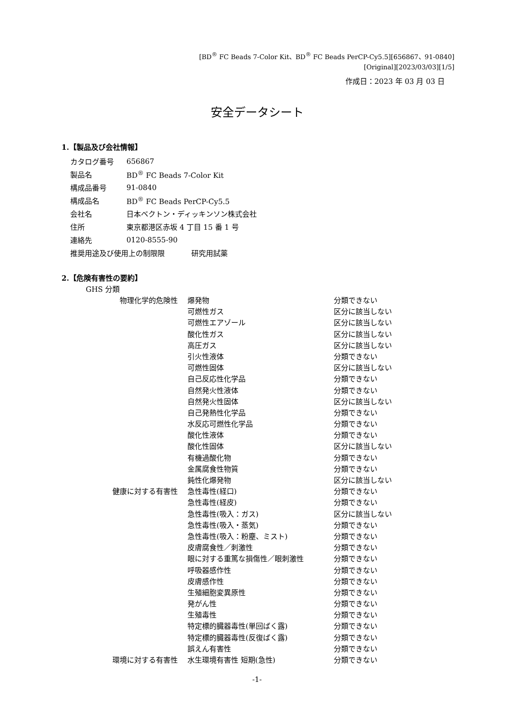[BD<sup>®</sup> FC Beads 7-Color Kit、BD<sup>®</sup> FC Beads PerCP-Cy5.5][656867、91-0840]
[Original][2023/03/03][1/5]
作成日：2023 年 03 月 03 日
安全データシート
1.【製品及び会社情報】
| カタログ番号 | 656867 |
| 製品名 | BD<sup>®</sup> FC Beads 7-Color Kit |
| 構成品番号 | 91-0840 |
| 構成品名 | BD<sup>®</sup> FC Beads PerCP-Cy5.5 |
| 会社名 | 日本ベクトン・ディッキンソン株式会社 |
| 住所 | 東京都港区赤坂 4 丁目 15 番 1 号 |
| 連絡先 | 0120-8555-90 |
| 推奨用途及び使用上の制限限 研究用試薬 | |
2.【危険有害性の要約】
GHS 分類
| 物理化学的危険性 | 爆発物 | 分類できない |
| | 可燃性ガス | 区分に該当しない |
| | 可燃性エアゾール | 区分に該当しない |
| | 酸化性ガス | 区分に該当しない |
| | 高圧ガス | 区分に該当しない |
| | 引火性液体 | 分類できない |
| | 可燃性固体 | 区分に該当しない |
| | 自己反応性化学品 | 分類できない |
| | 自然発火性液体 | 分類できない |
| | 自然発火性固体 | 区分に該当しない |
| | 自己発熱性化学品 | 分類できない |
| | 水反応可燃性化学品 | 分類できない |
| | 酸化性液体 | 分類できない |
| | 酸化性固体 | 区分に該当しない |
| | 有機過酸化物 | 分類できない |
| | 金属腐食性物質 | 分類できない |
| | 鈍性化爆発物 | 区分に該当しない |
| 健康に対する有害性 | 急性毒性(経口) | 分類できない |
| | 急性毒性(経皮) | 分類できない |
| | 急性毒性(吸入：ガス) | 区分に該当しない |
| | 急性毒性(吸入・蒸気) | 分類できない |
| | 急性毒性(吸入：粉塵、ミスト) | 分類できない |
| | 皮膚腐食性／刺激性 | 分類できない |
| | 眼に対する重篤な損傷性／眼刺激性 | 分類できない |
| | 呼吸器感作性 | 分類できない |
| | 皮膚感作性 | 分類できない |
| | 生殖細胞変異原性 | 分類できない |
| | 発がん性 | 分類できない |
| | 生殖毒性 | 分類できない |
| | 特定標的臓器毒性(単回ばく露) | 分類できない |
| | 特定標的臓器毒性(反復ばく露) | 分類できない |
| | 誤えん有害性 | 分類できない |
| 環境に対する有害性 | 水生環境有害性 短期(急性) | 分類できない |
-1-